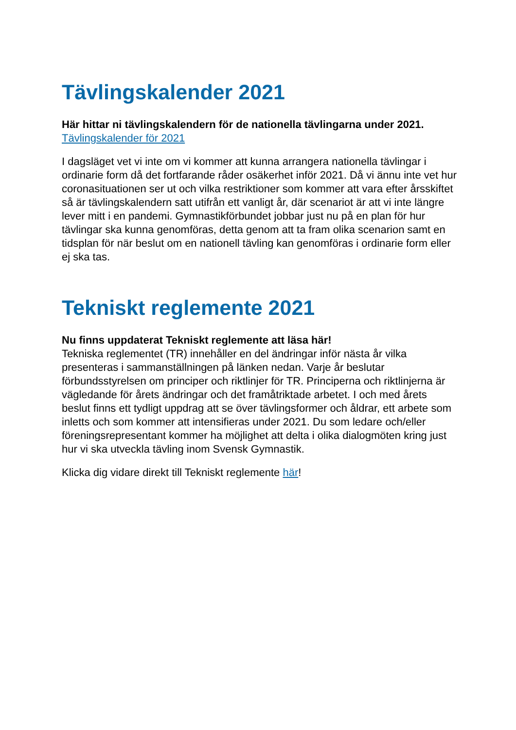Tävlingskalender 2021
Här hittar ni tävlingskalendern för de nationella tävlingarna under 2021.
Tävlingskalender för 2021
I dagsläget vet vi inte om vi kommer att kunna arrangera nationella tävlingar i ordinarie form då det fortfarande råder osäkerhet inför 2021. Då vi ännu inte vet hur coronasituationen ser ut och vilka restriktioner som kommer att vara efter årsskiftet så är tävlingskalendern satt utifrån ett vanligt år, där scenariot är att vi inte längre lever mitt i en pandemi. Gymnastikförbundet jobbar just nu på en plan för hur tävlingar ska kunna genomföras, detta genom att ta fram olika scenarion samt en tidsplan för när beslut om en nationell tävling kan genomföras i ordinarie form eller ej ska tas.
Tekniskt reglemente 2021
Nu finns uppdaterat Tekniskt reglemente att läsa här!
Tekniska reglementet (TR) innehåller en del ändringar inför nästa år vilka presenteras i sammanställningen på länken nedan. Varje år beslutar förbundsstyrelsen om principer och riktlinjer för TR. Principerna och riktlinjerna är vägledande för årets ändringar och det framåtriktade arbetet. I och med årets beslut finns ett tydligt uppdrag att se över tävlingsformer och åldrar, ett arbete som inletts och som kommer att intensifieras under 2021. Du som ledare och/eller föreningsrepresentant kommer ha möjlighet att delta i olika dialogmöten kring just hur vi ska utveckla tävling inom Svensk Gymnastik.
Klicka dig vidare direkt till Tekniskt reglemente här!